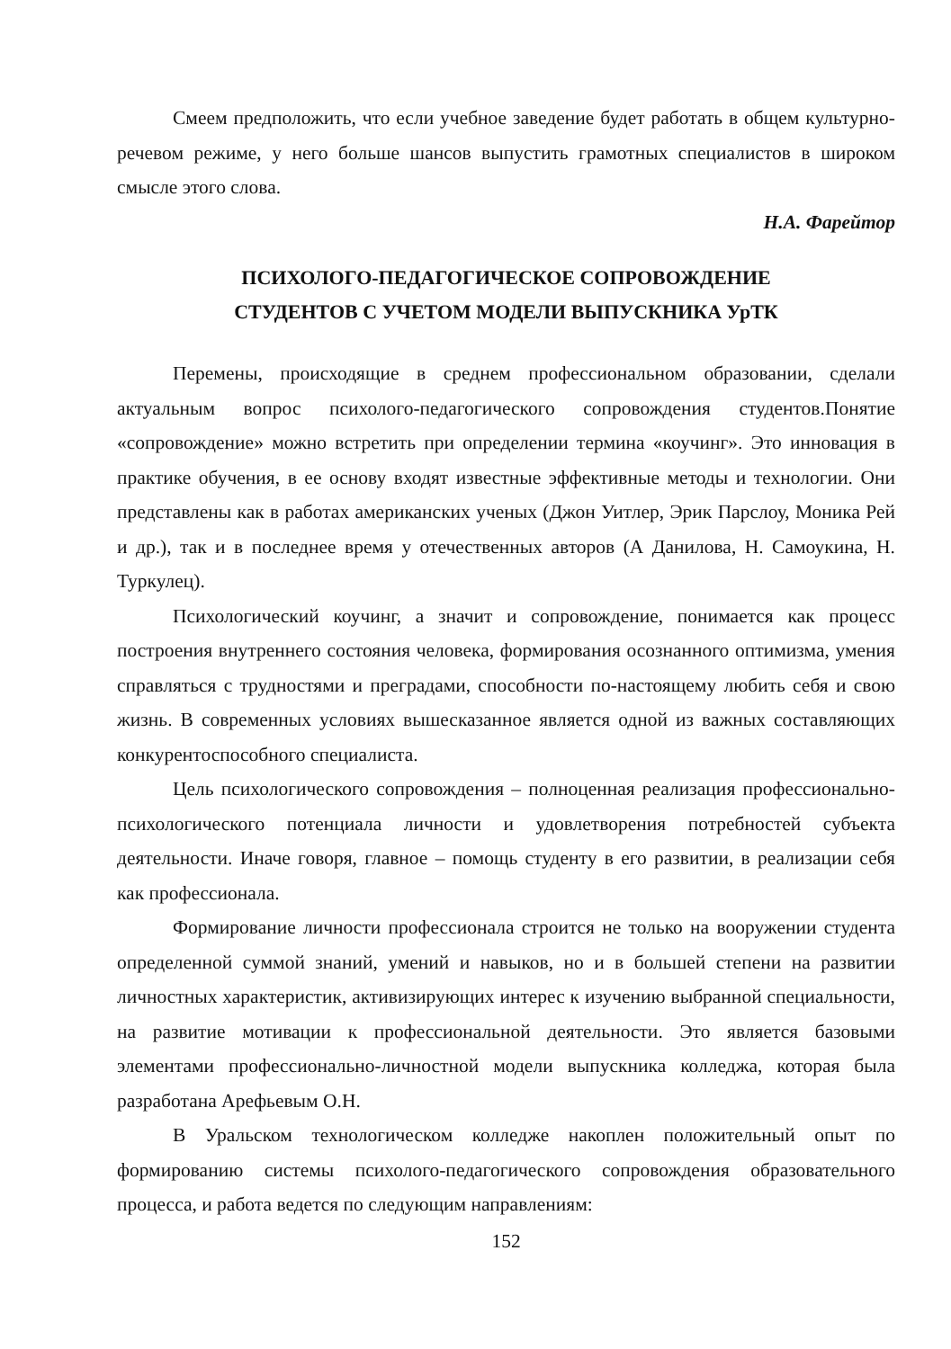Смеем предположить, что если учебное заведение будет работать в общем культурно-речевом режиме, у него больше шансов выпустить грамотных специалистов в широком смысле этого слова.
Н.А. Фарейтор
ПСИХОЛОГО-ПЕДАГОГИЧЕСКОЕ СОПРОВОЖДЕНИЕ
СТУДЕНТОВ С УЧЕТОМ МОДЕЛИ ВЫПУСКНИКА УрТК
Перемены, происходящие в среднем профессиональном образовании, сделали актуальным вопрос психолого-педагогического сопровождения студентов.Понятие «сопровождение» можно встретить при определении термина «коучинг». Это инновация в практике обучения, в ее основу входят известные эффективные методы и технологии. Они представлены как в работах американских ученых (Джон Уитлер, Эрик Парслоу, Моника Рей и др.), так и в последнее время у отечественных авторов (А Данилова, Н. Самоукина, Н. Туркулец).
Психологический коучинг, а значит и сопровождение, понимается как процесс построения внутреннего состояния человека, формирования осознанного оптимизма, умения справляться с трудностями и преградами, способности по-настоящему любить себя и свою жизнь. В современных условиях вышесказанное является одной из важных составляющих конкурентоспособного специалиста.
Цель психологического сопровождения – полноценная реализация профессионально-психологического потенциала личности и удовлетворения потребностей субъекта деятельности. Иначе говоря, главное – помощь студенту в его развитии, в реализации себя как профессионала.
Формирование личности профессионала строится не только на вооружении студента определенной суммой знаний, умений и навыков, но и в большей степени на развитии личностных характеристик, активизирующих интерес к изучению выбранной специальности, на развитие мотивации к профессиональной деятельности. Это является базовыми элементами профессионально-личностной модели выпускника колледжа, которая была разработана Арефьевым О.Н.
В Уральском технологическом колледже накоплен положительный опыт по формированию системы психолого-педагогического сопровождения образовательного процесса, и работа ведется по следующим направлениям:
152